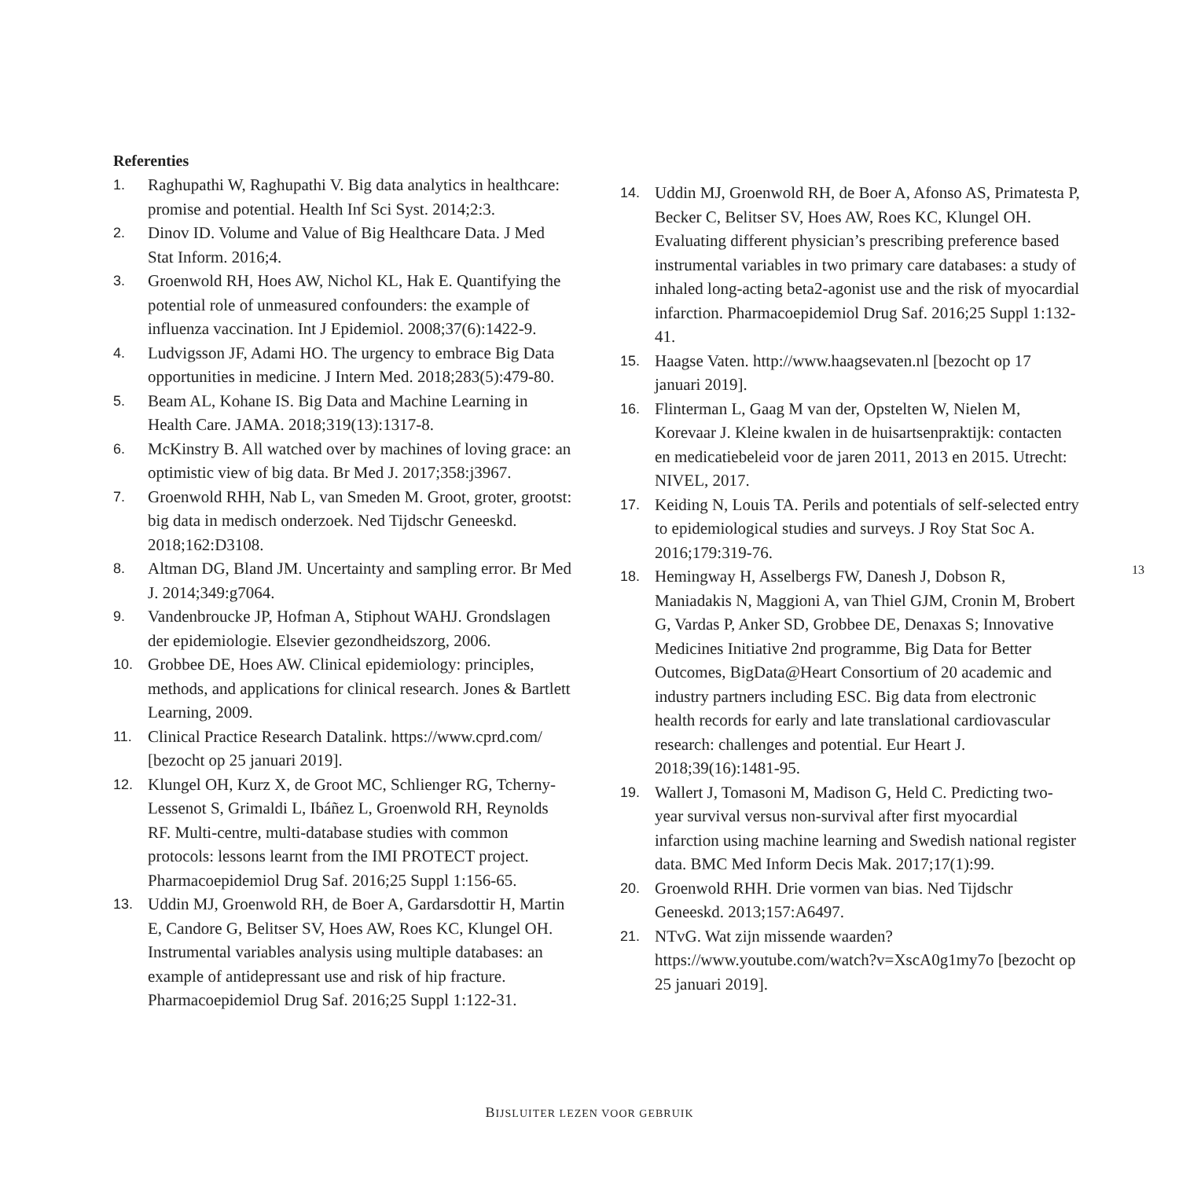Referenties
1. Raghupathi W, Raghupathi V. Big data analytics in health­care: promise and potential. Health Inf Sci Syst. 2014;2:3.
2. Dinov ID. Volume and Value of Big Healthcare Data. J Med Stat Inform. 2016;4.
3. Groenwold RH, Hoes AW, Nichol KL, Hak E. Quan­tifying the potential role of unmeasured confounders: the example of influenza vaccination. Int J Epidemiol. 2008;37(6):1422-9.
4. Ludvigsson JF, Adami HO. The urgency to embrace Big Data opportunities in medicine. J Intern Med. 2018;283(5):479-80.
5. Beam AL, Kohane IS. Big Data and Machine Learning in Health Care. JAMA. 2018;319(13):1317-8.
6. McKinstry B. All watched over by machines of lo­ving grace: an optimistic view of big data. Br Med J. 2017;358:j3967.
7. Groenwold RHH, Nab L, van Smeden M. Groot, groter, grootst: big data in medisch onderzoek. Ned Tijdschr Geneeskd. 2018;162:D3108.
8. Altman DG, Bland JM. Uncertainty and sampling error. Br Med J. 2014;349:g7064.
9. Vandenbroucke JP, Hofman A, Stiphout WAHJ. Grondsla­gen der epidemiologie. Elsevier gezondheidszorg, 2006.
10. Grobbee DE, Hoes AW. Clinical epidemiology: principles, methods, and applications for clinical research. Jones & Bartlett Learning, 2009.
11. Clinical Practice Research Datalink. https://www.cprd.com/ [bezocht op 25 januari 2019].
12. Klungel OH, Kurz X, de Groot MC, Schlienger RG, Tcherny-Lessenot S, Grimaldi L, Ibáñez L, Groenwold RH, Reynolds RF. Multi-centre, multi-database studies with common protocols: lessons learnt from the IMI PROTECT project. Pharmacoepidemiol Drug Saf. 2016;25 Suppl 1:156-65.
13. Uddin MJ, Groenwold RH, de Boer A, Gardarsdottir H, Martin E, Candore G, Belitser SV, Hoes AW, Roes KC, Klungel OH. Instrumental variables analysis using multi­ple databases: an example of antidepressant use and risk of hip fracture. Pharmacoepidemiol Drug Saf. 2016;25 Suppl 1:122-31.
14. Uddin MJ, Groenwold RH, de Boer A, Afonso AS, Pri­matesta P, Becker C, Belitser SV, Hoes AW, Roes KC, Klungel OH. Evaluating different physician’s prescribing preference based instrumental variables in two primary care databases: a study of inhaled long-acting beta2-ago­nist use and the risk of myocardial infarction. Pharmacoe­pidemiol Drug Saf. 2016;25 Suppl 1:132-41.
15. Haagse Vaten. http://www.haagsevaten.nl [bezocht op 17 januari 2019].
16. Flinterman L, Gaag M van der, Opstelten W, Nielen M, Korevaar J. Kleine kwalen in de huisartsenpraktijk: con­tacten en medicatiebeleid voor de jaren 2011, 2013 en 2015. Utrecht: NIVEL, 2017.
17. Keiding N, Louis TA. Perils and potentials of self-selected entry to epidemiological studies and surveys. J Roy Stat Soc A. 2016;179:319-76.
18. Hemingway H, Asselbergs FW, Danesh J, Dobson R, Maniadakis N, Maggioni A, van Thiel GJM, Cronin M, Brobert G, Vardas P, Anker SD, Grobbee DE, Denaxas S; Innovative Medicines Initiative 2nd programme, Big Data for Better Outcomes, BigData@Heart Consortium of 20 academic and industry partners including ESC. Big data from electronic health records for early and late translatio­nal cardiovascular research: challenges and potential. Eur Heart J. 2018;39(16):1481-95.
19. Wallert J, Tomasoni M, Madison G, Held C. Predicting two-year survival versus non-survival after first myocardi­al infarction using machine learning and Swedish national register data. BMC Med Inform Decis Mak. 2017;17(1):99.
20. Groenwold RHH. Drie vormen van bias. Ned Tijdschr Geneeskd. 2013;157:A6497.
21. NTvG. Wat zijn missende waarden? https://www.youtube.com/watch?v=XscA0g1my7o [bezocht op 25 januari 2019].
13
BIJSLUITER LEZEN VOOR GEBRUIK